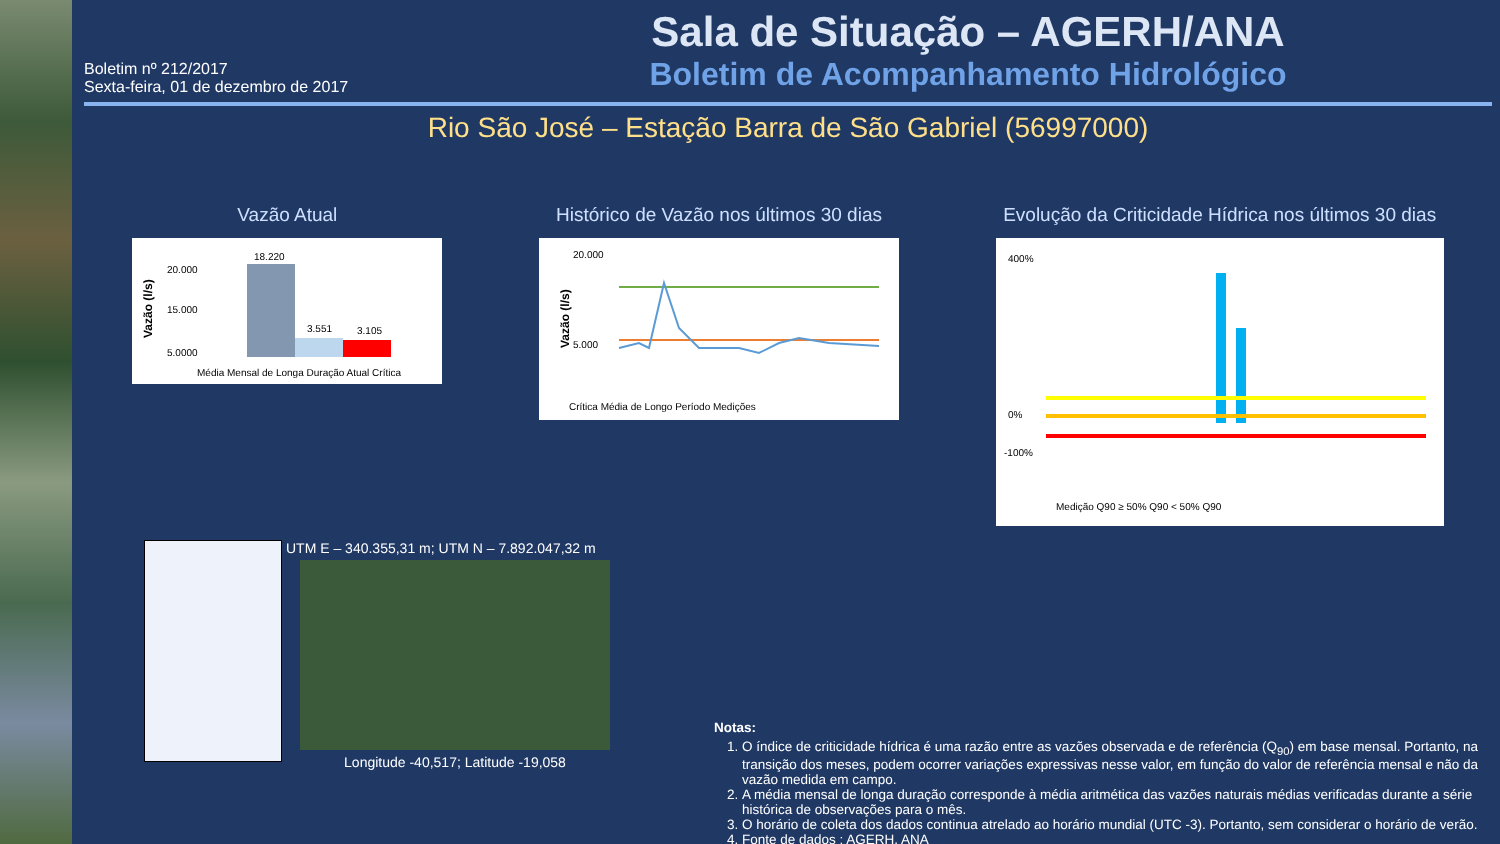Boletim nº 212/2017
Sexta-feira, 01 de dezembro de 2017
Sala de Situação – AGERH/ANA
Boletim de Acompanhamento Hidrológico
Rio São José – Estação Barra de São Gabriel (56997000)
Vazão Atual
Vazão (l/s)
20.000
15.000
5.000
0
18.220
3.551
3.105
Média Mensal de Longa Duração Atual Crítica
Histórico de Vazão nos últimos 30 dias
Vazão (l/s)
20.000
5.000
Crítica Média de Longo Período Medições
Evolução da Criticidade Hídrica nos últimos 30 dias
400%
0%
-100%
Medição Q90 ≥ 50% Q90 < 50% Q90
UTM E – 340.355,31 m; UTM N – 7.892.047,32 m
Longitude -40,517; Latitude -19,058
Notas:
1. O índice de criticidade hídrica é uma razão entre as vazões observada e de referência (Q<sub>90</sub>) em base mensal. Portanto, na transição dos meses, podem ocorrer variações expressivas nesse valor, em função do valor de referência mensal e não da vazão medida em campo.
2. A média mensal de longa duração corresponde à média aritmética das vazões naturais médias verificadas durante a série histórica de observações para o mês.
3. O horário de coleta dos dados continua atrelado ao horário mundial (UTC -3). Portanto, sem considerar o horário de verão.
4. Fonte de dados : AGERH, ANA